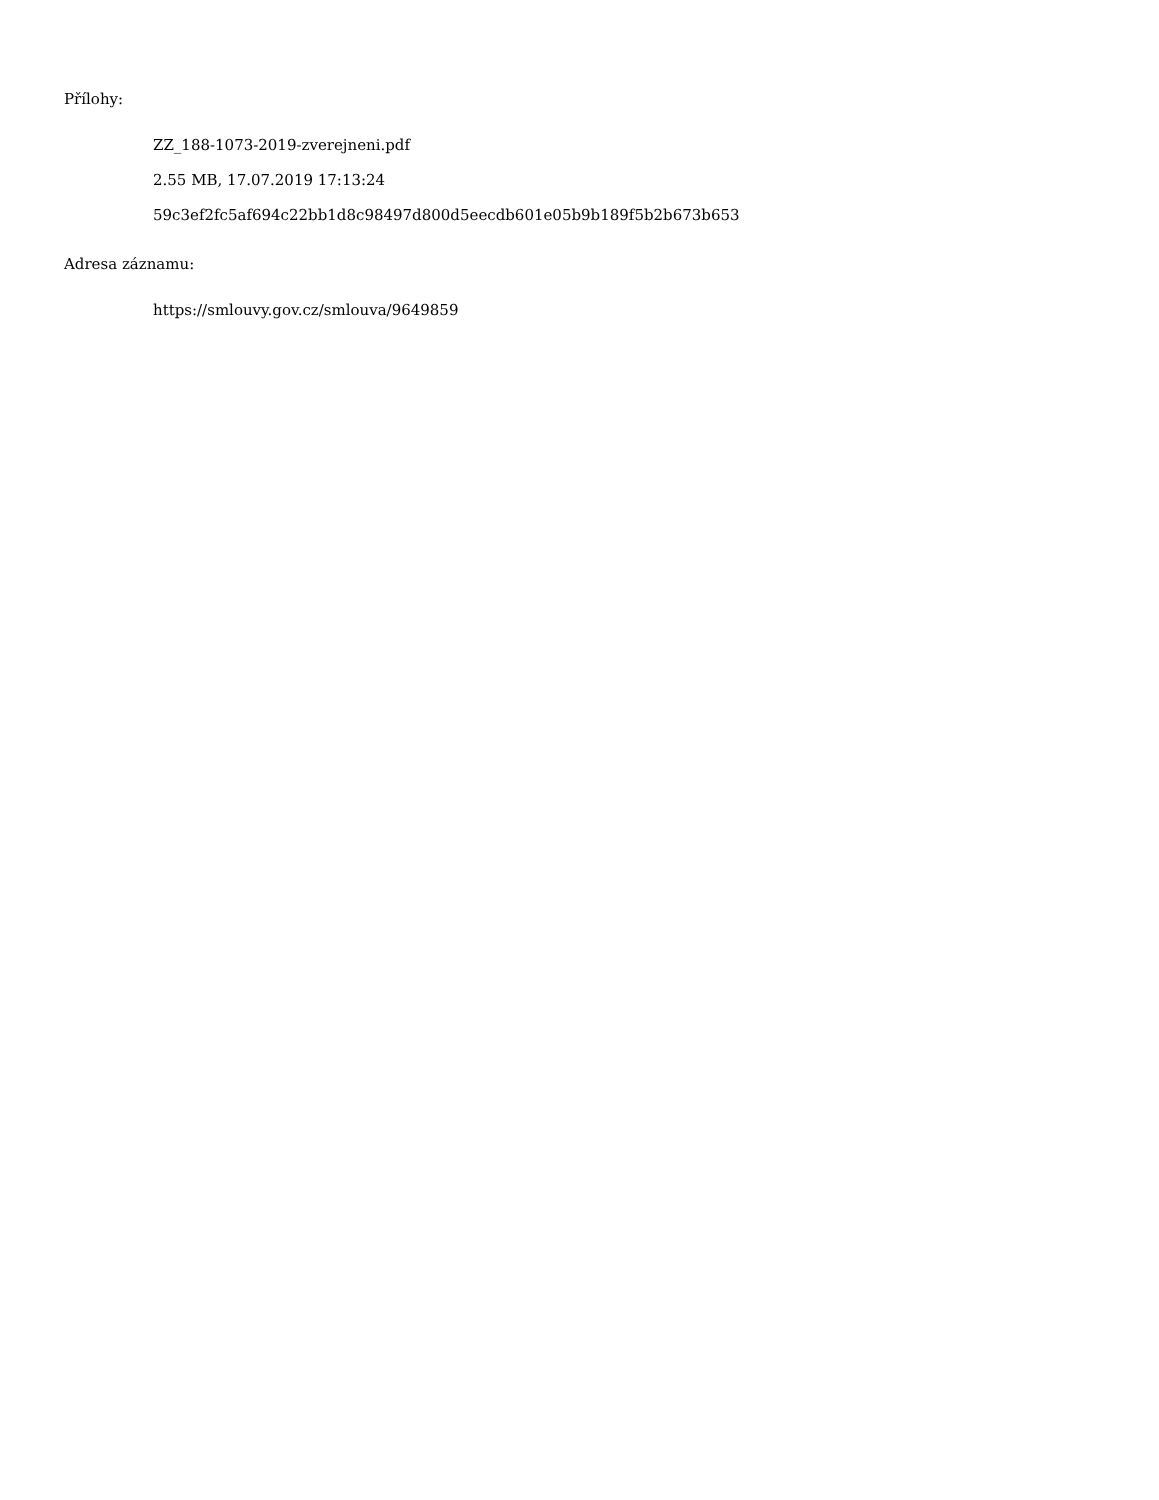Přílohy:
ZZ_188-1073-2019-zverejneni.pdf
2.55 MB, 17.07.2019 17:13:24
59c3ef2fc5af694c22bb1d8c98497d800d5eecdb601e05b9b189f5b2b673b653
Adresa záznamu:
https://smlouvy.gov.cz/smlouva/9649859